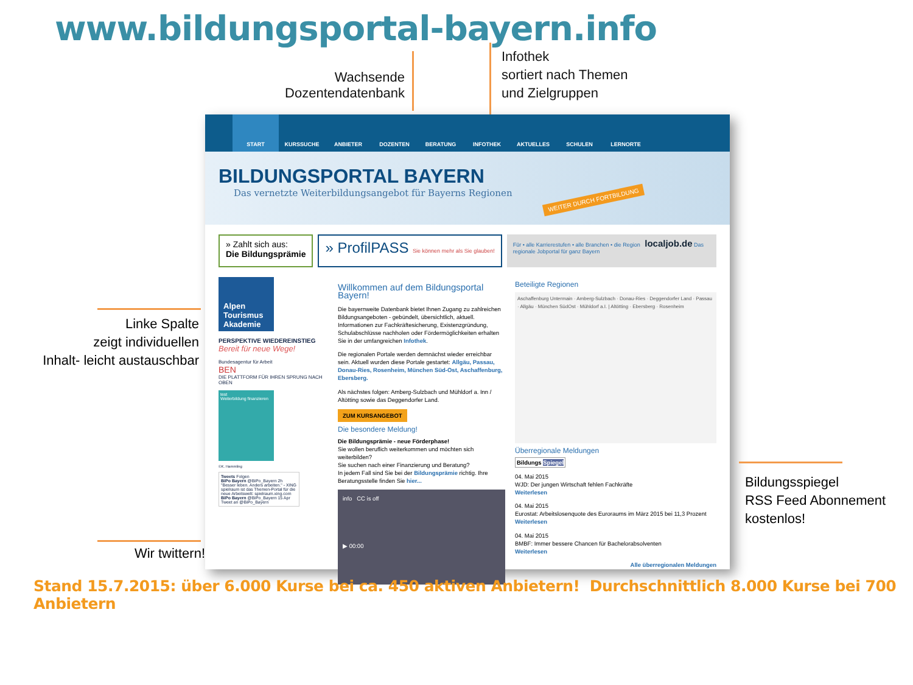www.bildungsportal-bayern.info
Wachsende
Dozentendatenbank
Infothek
sortiert nach Themen
und Zielgruppen
Linke Spalte
zeigt individuellen
Inhalt- leicht austauschbar
Wir twittern!
START KURSSUCHE ANBIETER DOZENTEN BERATUNG INFOTHEK AKTUELLES SCHULEN LERNORTE
BILDUNGSPORTAL BAYERN
Das vernetzte Weiterbildungsangebot für Bayerns Regionen
WEITER DURCH FORTBILDUNG
» Zahlt sich aus:
Die Bildungsprämie
» ProfilPASS Sie können mehr als Sie glauben!
Für • alle Karrierestufen • alle Branchen • die Region localjob.de Das regionale Jobportal für ganz Bayern
Alpen Tourismus Akademie
PERSPEKTIVE WIEDEREINSTIEG
Bereit für neue Wege!
Bundesagentur für Arbeit
BEN
DIE PLATTFORM FÜR IHREN SPRUNG NACH OBEN
test
Weiterbildung finanzieren
©K. Hammling
Tweets Folgen
BiPo Bayern @BiPo_Bayern 2h
"Besser leben. Anders arbeiten." - XING spielraum ist das Themen-Portal für die neue Arbeitswelt: spielraum.xing.com
BiPo Bayern @BiPo_Bayern 15 Apr
Tweet an @BiPo_Bayern
Willkommen auf dem Bildungsportal Bayern!
Die bayernweite Datenbank bietet Ihnen Zugang zu zahlreichen Bildungsangeboten - gebündelt, übersichtlich, aktuell. Informationen zur Fachkräftesicherung, Existenzgründung, Schulabschlüsse nachholen oder Fördermöglichkeiten erhalten Sie in der umfangreichen Infothek.
Die regionalen Portale werden demnächst wieder erreichbar sein. Aktuell wurden diese Portale gestartet: Allgäu, Passau, Donau-Ries, Rosenheim, München Süd-Ost, Aschaffenburg, Ebersberg.
Als nächstes folgen: Amberg-Sulzbach und Mühldorf a. Inn / Altötting sowie das Deggendorfer Land.
ZUM KURSANGEBOT
Die besondere Meldung!
Die Bildungsprämie - neue Förderphase!
Sie wollen beruflich weiterkommen und möchten sich weiterbilden?
Sie suchen nach einer Finanzierung und Beratung?
In jedem Fall sind Sie bei der Bildungsprämie richtig. Ihre Beratungsstelle finden Sie hier...
info CC is off
▶ 00:00
Beteiligte Regionen
Aschaffenburg Untermain · Amberg-Sulzbach · Donau-Ries · Deggendorfer Land · Passau · Allgäu · München SüdOst · Mühldorf a.I. | Altötting · Ebersberg · Rosenheim
Überregionale Meldungen
Bildungs Spiegel
04. Mai 2015
WJD: Der jungen Wirtschaft fehlen Fachkräfte
Weiterlesen
04. Mai 2015
Eurostat: Arbeitslosenquote des Euroraums im März 2015 bei 11,3 Prozent
Weiterlesen
04. Mai 2015
BMBF: Immer bessere Chancen für Bachelorabsolventen
Weiterlesen
Alle überregionalen Meldungen
Bildungsspiegel
RSS Feed Abonnement
kostenlos!
Stand 15.7.2015: über 6.000 Kurse bei ca. 450 aktiven Anbietern! Durchschnittlich 8.000 Kurse bei 700 Anbietern